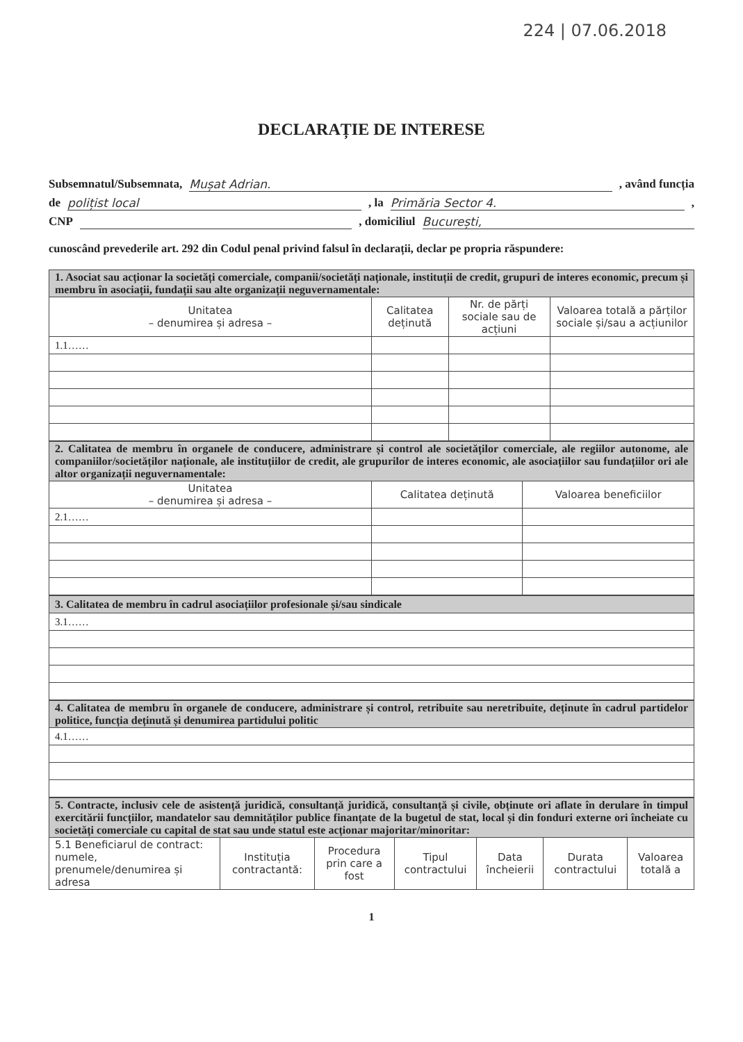224 | 07.06.2018
DECLARAȚIE DE INTERESE
Subsemnatul/Subsemnata, Mușat Adrian., având funcția
de polițist local, la Primăria Sector 4.,
CNP , domiciliul București,
cunoscând prevederile art. 292 din Codul penal privind falsul în declarații, declar pe propria răspundere:
| 1. Asociat sau acționar la societăți comerciale, companii/societăți naționale, instituții de credit, grupuri de interes economic, precum și membru în asociații, fundații sau alte organizații neguvernamentale: | | | |
| Unitatea – denumirea și adresa – | Calitatea deținută | Nr. de părți sociale sau de acțiuni | Valoarea totală a părților sociale și/sau a acțiunilor |
| 1.1…… | | | |
| 2. Calitatea de membru în organele de conducere, administrare și control ale societăților comerciale, ale regiilor autonome, ale companiilor/societăților naționale, ale instituțiilor de credit, ale grupurilor de interes economic, ale asociațiilor sau fundațiilor ori ale altor organizații neguvernamentale: | | |
| Unitatea – denumirea și adresa – | Calitatea deținută | Valoarea beneficiilor |
| 2.1…… | | |
| 3. Calitatea de membru în cadrul asociațiilor profesionale și/sau sindicale |
| 3.1…… |
| 4. Calitatea de membru în organele de conducere, administrare și control, retribuite sau neretribuite, deținute în cadrul partidelor politice, funcția deținută și denumirea partidului politic |
| 4.1…… |
| 5. Contracte, inclusiv cele de asistență juridică, consultanță juridică, consultanță și civile, obținute ori aflate în derulare în timpul exercitării funcțiilor, mandatelor sau demnităților publice finanțate de la bugetul de stat, local și din fonduri externe ori încheiate cu societăți comerciale cu capital de stat sau unde statul este acționar majoritar/minoritar: | | | | | | |
| 5.1 Beneficiarul de contract: numele, prenumele/denumirea și adresa | Instituția contractantă: | Procedura prin care a fost | Tipul contractului | Data încheierii | Durata contractului | Valoarea totală a |
1